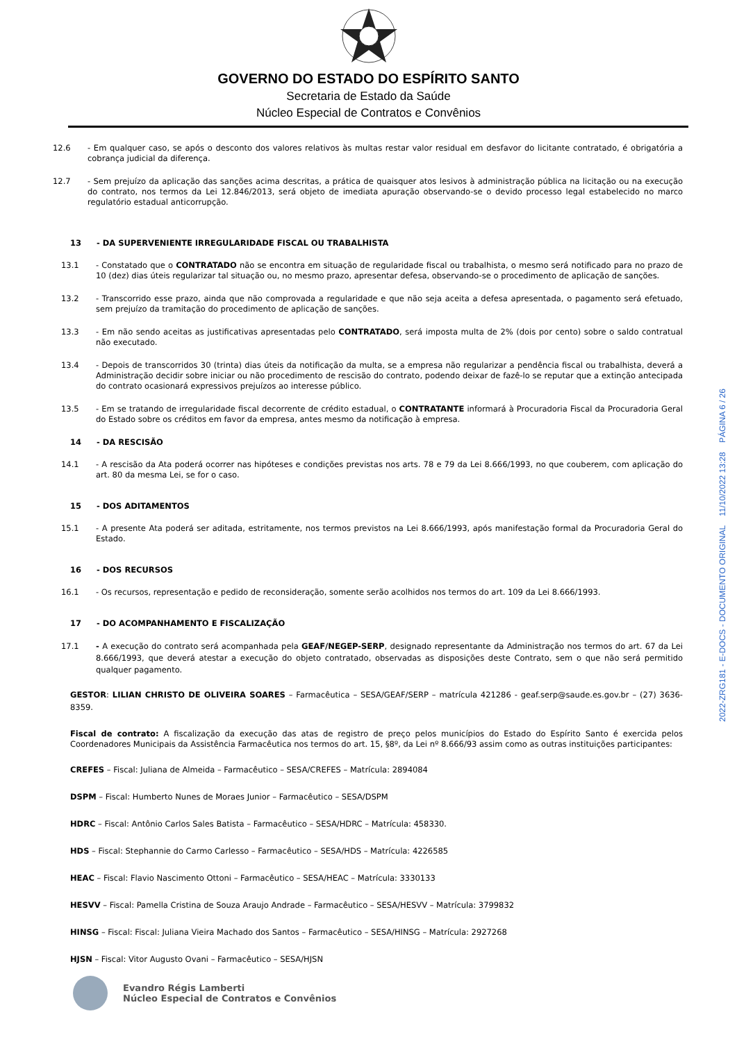GOVERNO DO ESTADO DO ESPÍRITO SANTO
Secretaria de Estado da Saúde
Núcleo Especial de Contratos e Convênios
12.6 - Em qualquer caso, se após o desconto dos valores relativos às multas restar valor residual em desfavor do licitante contratado, é obrigatória a cobrança judicial da diferença.
12.7 - Sem prejuízo da aplicação das sanções acima descritas, a prática de quaisquer atos lesivos à administração pública na licitação ou na execução do contrato, nos termos da Lei 12.846/2013, será objeto de imediata apuração observando-se o devido processo legal estabelecido no marco regulatório estadual anticorrupção.
13 - DA SUPERVENIENTE IRREGULARIDADE FISCAL OU TRABALHISTA
13.1 - Constatado que o CONTRATADO não se encontra em situação de regularidade fiscal ou trabalhista, o mesmo será notificado para no prazo de 10 (dez) dias úteis regularizar tal situação ou, no mesmo prazo, apresentar defesa, observando-se o procedimento de aplicação de sanções.
13.2 - Transcorrido esse prazo, ainda que não comprovada a regularidade e que não seja aceita a defesa apresentada, o pagamento será efetuado, sem prejuízo da tramitação do procedimento de aplicação de sanções.
13.3 - Em não sendo aceitas as justificativas apresentadas pelo CONTRATADO, será imposta multa de 2% (dois por cento) sobre o saldo contratual não executado.
13.4 - Depois de transcorridos 30 (trinta) dias úteis da notificação da multa, se a empresa não regularizar a pendência fiscal ou trabalhista, deverá a Administração decidir sobre iniciar ou não procedimento de rescisão do contrato, podendo deixar de fazê-lo se reputar que a extinção antecipada do contrato ocasionará expressivos prejuízos ao interesse público.
13.5 - Em se tratando de irregularidade fiscal decorrente de crédito estadual, o CONTRATANTE informará à Procuradoria Fiscal da Procuradoria Geral do Estado sobre os créditos em favor da empresa, antes mesmo da notificação à empresa.
14 - DA RESCISÃO
14.1 - A rescisão da Ata poderá ocorrer nas hipóteses e condições previstas nos arts. 78 e 79 da Lei 8.666/1993, no que couberem, com aplicação do art. 80 da mesma Lei, se for o caso.
15 - DOS ADITAMENTOS
15.1 - A presente Ata poderá ser aditada, estritamente, nos termos previstos na Lei 8.666/1993, após manifestação formal da Procuradoria Geral do Estado.
16 - DOS RECURSOS
16.1 - Os recursos, representação e pedido de reconsideração, somente serão acolhidos nos termos do art. 109 da Lei 8.666/1993.
17 - DO ACOMPANHAMENTO E FISCALIZAÇÃO
17.1 - A execução do contrato será acompanhada pela GEAF/NEGEP-SERP, designado representante da Administração nos termos do art. 67 da Lei 8.666/1993, que deverá atestar a execução do objeto contratado, observadas as disposições deste Contrato, sem o que não será permitido qualquer pagamento.
GESTOR: LILIAN CHRISTO DE OLIVEIRA SOARES – Farmacêutica – SESA/GEAF/SERP – matrícula 421286 - geaf.serp@saude.es.gov.br – (27) 3636-8359.
Fiscal de contrato: A fiscalização da execução das atas de registro de preço pelos municípios do Estado do Espírito Santo é exercida pelos Coordenadores Municipais da Assistência Farmacêutica nos termos do art. 15, §8º, da Lei nº 8.666/93 assim como as outras instituições participantes:
CREFES – Fiscal: Juliana de Almeida – Farmacêutico – SESA/CREFES – Matrícula: 2894084
DSPM – Fiscal: Humberto Nunes de Moraes Junior – Farmacêutico – SESA/DSPM
HDRC – Fiscal: Antônio Carlos Sales Batista – Farmacêutico – SESA/HDRC – Matrícula: 458330.
HDS – Fiscal: Stephannie do Carmo Carlesso – Farmacêutico – SESA/HDS – Matrícula: 4226585
HEAC – Fiscal: Flavio Nascimento Ottoni – Farmacêutico – SESA/HEAC – Matrícula: 3330133
HESVV – Fiscal: Pamella Cristina de Souza Araujo Andrade – Farmacêutico – SESA/HESVV – Matrícula: 3799832
HINSG – Fiscal: Fiscal: Juliana Vieira Machado dos Santos – Farmacêutico – SESA/HINSG – Matrícula: 2927268
HJSN – Fiscal: Vitor Augusto Ovani – Farmacêutico – SESA/HJSN
Evandro Régis Lamberti
Núcleo Especial de Contratos e Convênios
2022-ZRG181 - E-DOCS - DOCUMENTO ORIGINAL 11/10/2022 13:28 PÁGINA 6 / 26